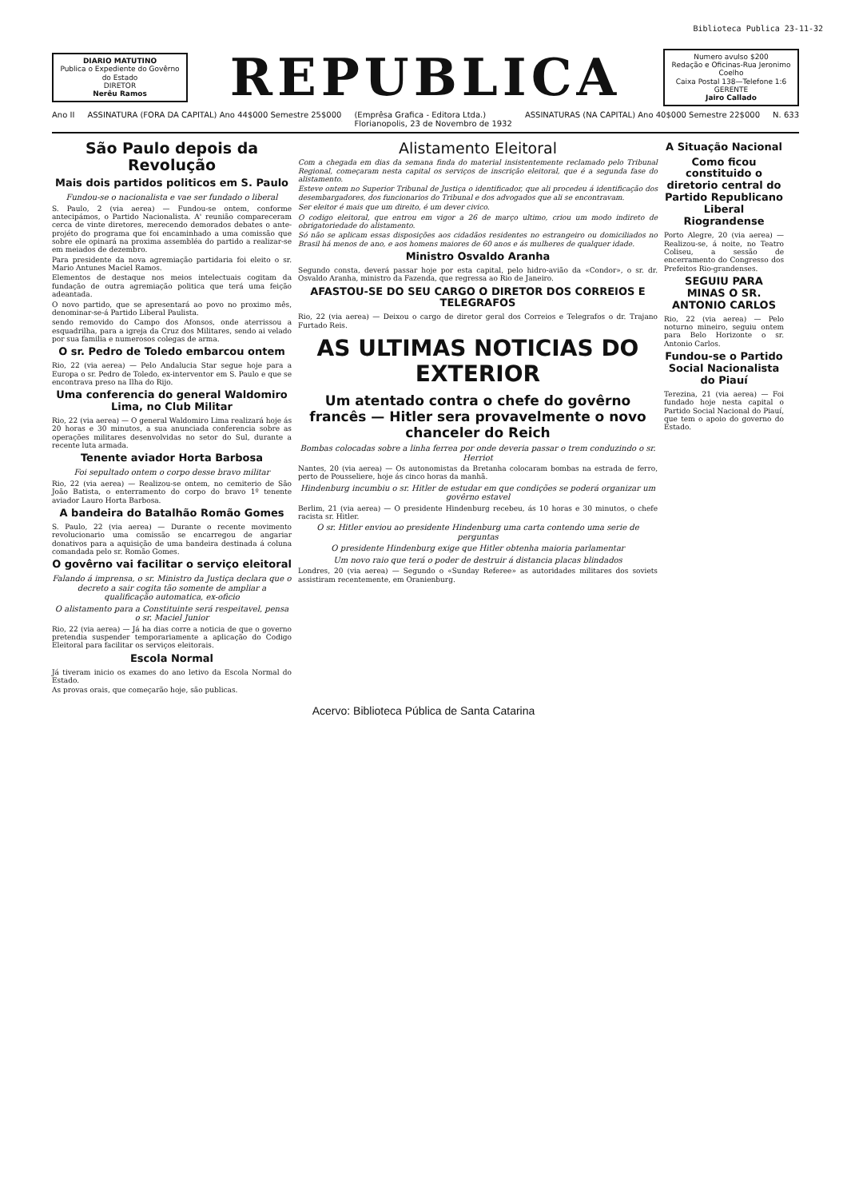Biblioteca Publica 23-11-32
DIARIO MATUTINO
Publica o Expediente do Govêrno do Estado
DIRETOR
Nerêu Ramos
REPUBLICA
Numero avulso $200
Redação e Oficinas-Rua Jeronimo Coelho
Caixa Postal 138—Telefone 1:6
GERENTE
Jairo Callado
Ano II ASSINATURA (FORA DA CAPITAL) Ano 44$000 Semestre 25$000 (Emprêsa Grafica - Editora Ltda.)
Florianopolis, 23 de Novembro de 1932 ASSINATURAS (NA CAPITAL) Ano 40$000 Semestre 22$000 N. 633
São Paulo depois da Revolução
Mais dois partidos politicos em S. Paulo
Fundou-se o nacionalista e vae ser fundado o liberal
S. Paulo, 2 (via aerea) — Fundou-se ontem, conforme antecipámos, o Partido Nacionalista. A' reunião compareceram cerca de vinte diretores, merecendo demorados debates o ante-projéto do programa que foi encaminhado a uma comissão que sobre ele opinará na proxima assembléa do partido a realizar-se em meiados de dezembro.
Para presidente da nova agremiação partidaria foi eleito o sr. Mario Antunes Maciel Ramos.
Elementos de destaque nos meios intelectuais cogitam da fundação de outra agremiação politica que terá uma feição adeantada.
O novo partido, que se apresentará ao povo no proximo mês, denominar-se-á Partido Liberal Paulista.
sendo removido do Campo dos Afonsos, onde aterrissou a esquadrilha, para a igreja da Cruz dos Militares, sendo ai velado por sua familia e numerosos colegas de arma.
O sr. Pedro de Toledo embarcou ontem
Rio, 22 (via aerea) — Pelo Andalucia Star segue hoje para a Europa o sr. Pedro de Toledo, ex-interventor em S. Paulo e que se encontrava preso na Ilha do Rijo.
Uma conferencia do general Waldomiro Lima, no Club Militar
Rio, 22 (via aerea) — O general Waldomiro Lima realizará hoje ás 20 horas e 30 minutos, a sua anunciada conferencia sobre as operações militares desenvolvidas no setor do Sul, durante a recente luta armada.
Tenente aviador Horta Barbosa
Foi sepultado ontem o corpo desse bravo militar
Rio, 22 (via aerea) — Realizou-se ontem, no cemiterio de São João Batista, o enterramento do corpo do bravo 1º tenente aviador Lauro Horta Barbosa.
A bandeira do Batalhão Romão Gomes
S. Paulo, 22 (via aerea) — Durante o recente movimento revolucionario uma comissão se encarregou de angariar donativos para a aquisição de uma bandeira destinada á coluna comandada pelo sr. Romão Gomes.
O govêrno vai facilitar o serviço eleitoral
Falando á imprensa, o sr. Ministro da Justiça declara que o decreto a sair cogita tão somente de ampliar a qualificação automatica, ex-oficio
O alistamento para a Constituinte será respeitavel, pensa o sr. Maciel Junior
Rio, 22 (via aerea) — Já ha dias corre a noticia de que o governo pretendia suspender temporariamente a aplicação do Codigo Eleitoral para facilitar os serviços eleitorais.
Escola Normal
Já tiveram inicio os exames do ano letivo da Escola Normal do Estado.
As provas orais, que começarão hoje, são publicas.
Alistamento Eleitoral
Com a chegada em dias da semana finda do material insistentemente reclamado pelo Tribunal Regional, começaram nesta capital os serviços de inscrição eleitoral, que é a segunda fase do alistamento.
Esteve ontem no Superior Tribunal de Justiça o identificador, que ali procedeu á identificação dos desembargadores, dos funcionarios do Tribunal e dos advogados que ali se encontravam.
Ser eleitor é mais que um direito, é um dever civico.
O codigo eleitoral, que entrou em vigor a 26 de março ultimo, criou um modo indireto de obrigatoriedade do alistamento.
Só não se aplicam essas disposições aos cidadãos residentes no estrangeiro ou domiciliados no Brasil há menos de ano, e aos homens maiores de 60 anos e ás mulheres de qualquer idade.
Ministro Osvaldo Aranha
Segundo consta, deverá passar hoje por esta capital, pelo hidro-avião da «Condor», o sr. dr. Osvaldo Aranha, ministro da Fazenda, que regressa ao Rio de Janeiro.
AFASTOU-SE DO SEU CARGO O DIRETOR DOS CORREIOS E TELEGRAFOS
Rio, 22 (via aerea) — Deixou o cargo de diretor geral dos Correios e Telegrafos o dr. Trajano Furtado Reis.
AS ULTIMAS NOTICIAS DO EXTERIOR
Um atentado contra o chefe do govêrno francês — Hitler sera provavelmente o novo chanceler do Reich
Bombas colocadas sobre a linha ferrea por onde deveria passar o trem conduzindo o sr. Herriot
Nantes, 20 (via aerea) — Os autonomistas da Bretanha colocaram bombas na estrada de ferro, perto de Pousseliere, hoje ás cinco horas da manhã.
Hindenburg incumbiu o sr. Hitler de estudar em que condições se poderá organizar um govêrno estavel
Berlim, 21 (via aerea) — O presidente Hindenburg recebeu, ás 10 horas e 30 minutos, o chefe racista sr. Hitler.
O sr. Hitler enviou ao presidente Hindenburg uma carta contendo uma serie de perguntas
O presidente Hindenburg exige que Hitler obtenha maioria parlamentar
Um novo raio que terá o poder de destruir á distancia placas blindados
Londres, 20 (via aerea) — Segundo o «Sunday Referee» as autoridades militares dos soviets assistiram recentemente, em Oranienburg.
A Situação Nacional
Como ficou constituido o diretorio central do Partido Republicano Liberal Riograndense
Porto Alegre, 20 (via aerea) — Realizou-se, á noite, no Teatro Coliseu, a sessão de encerramento do Congresso dos Prefeitos Rio-grandenses.
SEGUIU PARA MINAS O SR. ANTONIO CARLOS
Rio, 22 (via aerea) — Pelo noturno mineiro, seguiu ontem para Belo Horizonte o sr. Antonio Carlos.
Fundou-se o Partido Social Nacionalista do Piauí
Terezina, 21 (via aerea) — Foi fundado hoje nesta capital o Partido Social Nacional do Piauí, que tem o apoio do governo do Estado.
Acervo: Biblioteca Pública de Santa Catarina